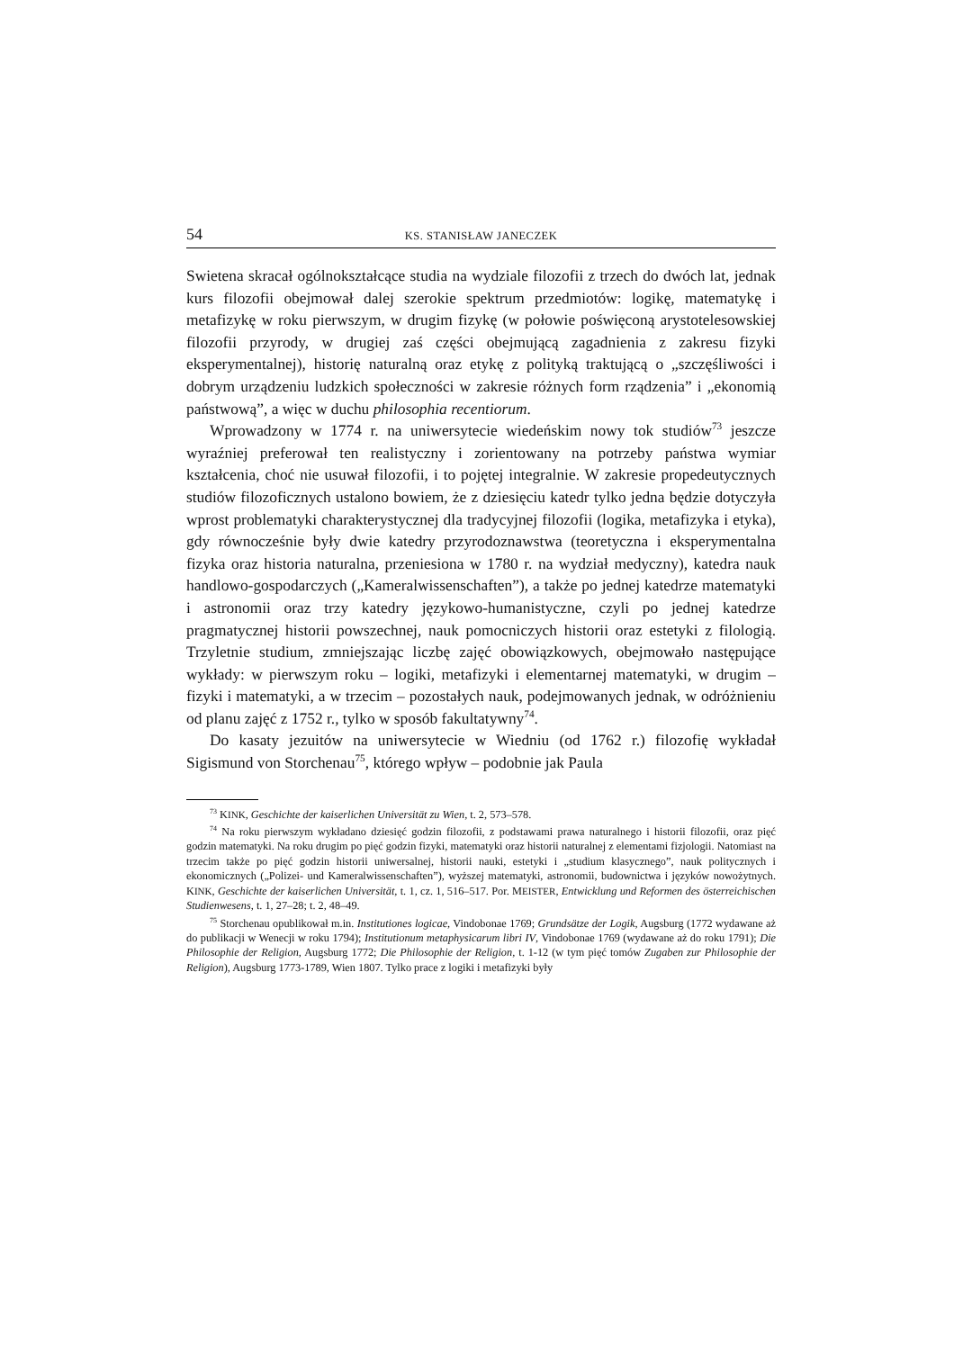54 KS. STANISŁAW JANECZEK
Swietena skracał ogólnokształcące studia na wydziale filozofii z trzech do dwóch lat, jednak kurs filozofii obejmował dalej szerokie spektrum przedmiotów: logikę, matematykę i metafizykę w roku pierwszym, w drugim fizykę (w połowie poświęconą arystotelesowskiej filozofii przyrody, w drugiej zaś części obejmującą zagadnienia z zakresu fizyki eksperymentalnej), historię naturalną oraz etykę z polityką traktującą o „szczęśliwości i dobrym urządzeniu ludzkich społeczności w zakresie różnych form rządzenia” i „ekonomią państwową”, a więc w duchu philosophia recentiorum.
Wprowadzony w 1774 r. na uniwersytecie wiedeńskim nowy tok studiów<sup>73</sup> jeszcze wyraźniej preferował ten realistyczny i zorientowany na potrzeby państwa wymiar kształcenia, choć nie usuwał filozofii, i to pojętej integralnie. W zakresie propedeutycznych studiów filozoficznych ustalono bowiem, że z dziesięciu katedr tylko jedna będzie dotyczyła wprost problematyki charakterystycznej dla tradycyjnej filozofii (logika, metafizyka i etyka), gdy równocześnie były dwie katedry przyrodoznawstwa (teoretyczna i eksperymentalna fizyka oraz historia naturalna, przeniesiona w 1780 r. na wydział medyczny), katedra nauk handlowo-gospodarczych („Kameralwissenschaften”), a także po jednej katedrze matematyki i astronomii oraz trzy katedry językowo-humanistyczne, czyli po jednej katedrze pragmatycznej historii powszechnej, nauk pomocniczych historii oraz estetyki z filologią. Trzyletnie studium, zmniejszając liczbę zajęć obowiązkowych, obejmowało następujące wykłady: w pierwszym roku – logiki, metafizyki i elementarnej matematyki, w drugim – fizyki i matematyki, a w trzecim – pozostałych nauk, podejmowanych jednak, w odróżnieniu od planu zajęć z 1752 r., tylko w sposób fakultatywny<sup>74</sup>.
Do kasaty jezuitów na uniwersytecie w Wiedniu (od 1762 r.) filozofię wykładał Sigismund von Storchenau<sup>75</sup>, którego wpływ – podobnie jak Paula
<sup>73</sup> KINK, Geschichte der kaiserlichen Universität zu Wien, t. 2, 573–578.
<sup>74</sup> Na roku pierwszym wykładano dziesięć godzin filozofii, z podstawami prawa naturalnego i historii filozofii, oraz pięć godzin matematyki. Na roku drugim po pięć godzin fizyki, matematyki oraz historii naturalnej z elementami fizjologii. Natomiast na trzecim także po pięć godzin historii uniwersalnej, historii nauki, estetyki i „studium klasycznego”, nauk politycznych i ekonomicznych („Polizei- und Kameralwissenschaften”), wyższej matematyki, astronomii, budownictwa i języków nowożytnych. KINK, Geschichte der kaiserlichen Universität, t. 1, cz. 1, 516–517. Por. MEISTER, Entwicklung und Reformen des österreichischen Studienwesens, t. 1, 27–28; t. 2, 48–49.
<sup>75</sup> Storchenau opublikował m.in. Institutiones logicae, Vindobonae 1769; Grundsätze der Logik, Augsburg (1772 wydawane aż do publikacji w Wenecji w roku 1794); Institutionum metaphysicarum libri IV, Vindobonae 1769 (wydawane aż do roku 1791); Die Philosophie der Religion, Augsburg 1772; Die Philosophie der Religion, t. 1-12 (w tym pięć tomów Zugaben zur Philosophie der Religion), Augsburg 1773-1789, Wien 1807. Tylko prace z logiki i metafizyki były